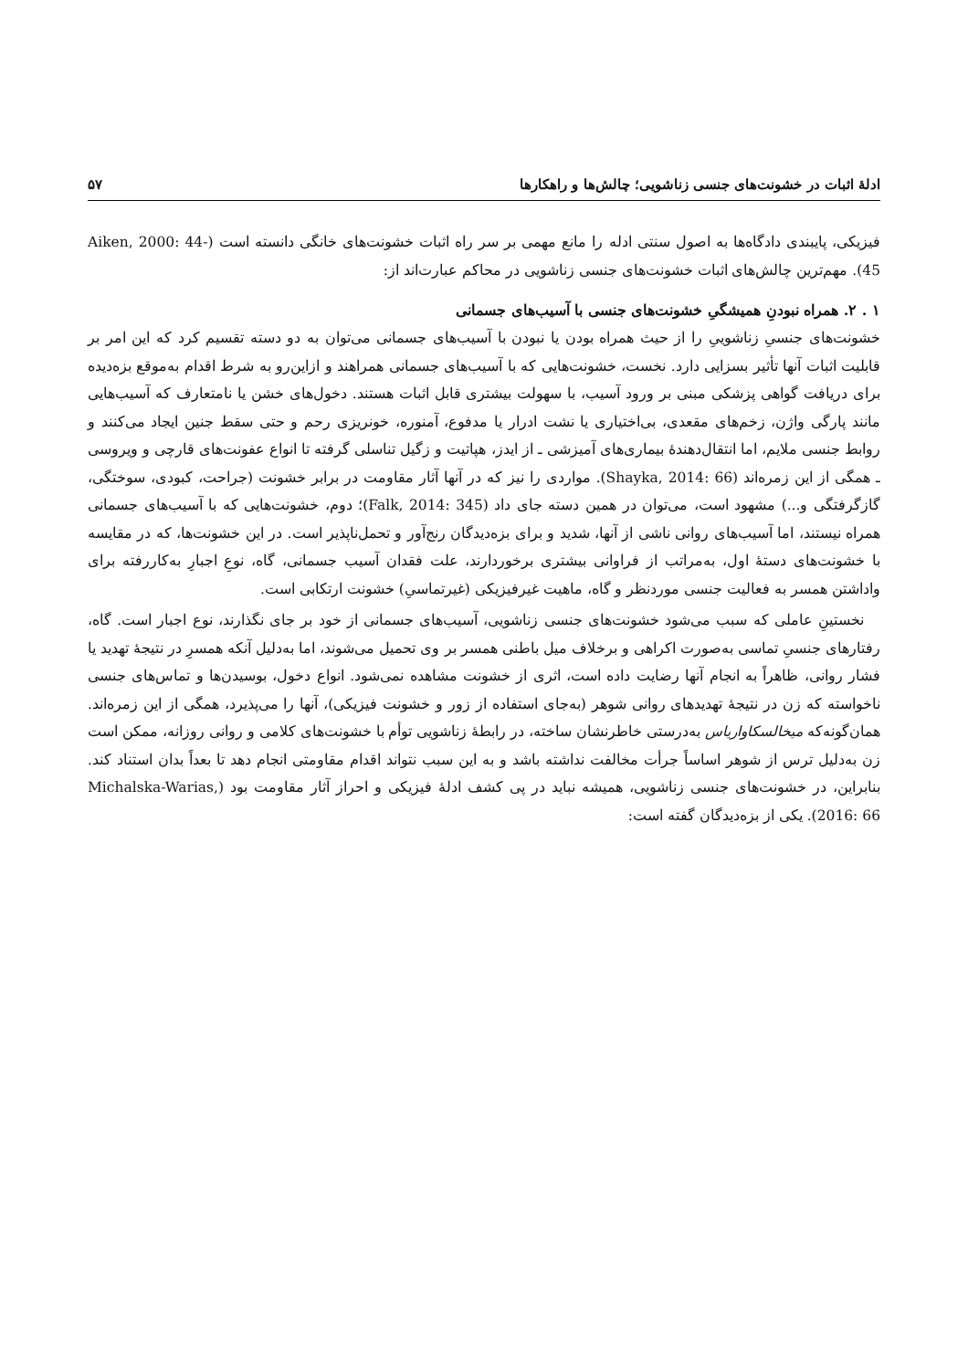ادلهٔ اثبات در خشونت‌های جنسی زناشویی؛ چالش‌ها و راهکارها ۵۷
فیزیکی، پایبندی دادگاه‌ها به اصول سنتی ادله را مانع مهمی بر سر راه اثبات خشونت‌های خانگی دانسته است (Aiken, 2000: 44-45). مهم‌ترین چالش‌های اثبات خشونت‌های جنسی زناشویی در محاکم عبارت‌اند از:
۱ . ۲. همراه نبودنِ همیشگیِ خشونت‌های جنسی با آسیب‌های جسمانی
خشونت‌های جنسیِ زناشوییِ را از حیث همراه بودن یا نبودن با آسیب‌های جسمانی می‌توان به دو دسته تقسیم کرد که این امر بر قابلیت اثبات آنها تأثیر بسزایی دارد. نخست، خشونت‌هایی که با آسیب‌های جسمانی همراهند و ازاین‌رو به شرط اقدام به‌موقع بزه‌دیده برای دریافت گواهی پزشکی مبنی بر ورود آسیب، با سهولت بیشتری قابل اثبات هستند. دخول‌های خشن یا نامتعارف که آسیب‌هایی مانند پارگی واژن، زخم‌های مقعدی، بی‌اختیاری یا نشت ادرار یا مدفوع، آمنوره، خونریزی رحم و حتی سقط جنین ایجاد می‌کنند و روابط جنسی ملایم، اما انتقال‌دهندهٔ بیماری‌های آمیزشی ـ از ایدز، هپاتیت و زگیل تناسلی گرفته تا انواع عفونت‌های قارچی و ویروسی ـ همگی از این زمره‌اند (Shayka, 2014: 66). مواردی را نیز که در آنها آثار مقاومت در برابر خشونت (جراحت، کبودی، سوختگی، گازگرفتگی و...) مشهود است، می‌توان در همین دسته جای داد (Falk, 2014: 345)؛ دوم، خشونت‌هایی که با آسیب‌های جسمانی همراه نیستند، اما آسیب‌های روانی ناشی از آنها، شدید و برای بزه‌دیدگان رنج‌آور و تحمل‌ناپذیر است. در این خشونت‌ها، که در مقایسه با خشونت‌های دستهٔ اول، به‌مراتب از فراوانی بیشتری برخوردارند، علت فقدان آسیب جسمانی، گاه، نوعِ اجبارِ به‌کاررفته برای واداشتن همسر به فعالیت جنسی موردنظر و گاه، ماهیت غیرفیزیکی (غیرتماسیِ) خشونت ارتکابی است.
نخستینِ عاملی که سبب می‌شود خشونت‌های جنسی زناشویی، آسیب‌های جسمانی از خود بر جای نگذارند، نوع اجبار است. گاه، رفتارهای جنسیِ تماسی به‌صورت اکراهی و برخلاف میل باطنی همسر بر وی تحمیل می‌شوند، اما به‌دلیل آنکه همسرِ در نتیجهٔ تهدید یا فشار روانی، ظاهراً به انجام آنها رضایت داده است، اثری از خشونت مشاهده نمی‌شود. انواع دخول، بوسیدن‌ها و تماس‌های جنسی ناخواسته که زن در نتیجهٔ تهدیدهای روانی شوهر (به‌جای استفاده از زور و خشونت فیزیکی)، آنها را می‌پذیرد، همگی از این زمره‌اند. همان‌گونه‌که میخالسکاواریاس به‌درستی خاطرنشان ساخته، در رابطهٔ زناشویی توأم با خشونت‌های کلامی و روانی روزانه، ممکن است زن به‌دلیل ترس از شوهر اساساً جرأت مخالفت نداشته باشد و به این سبب نتواند اقدام مقاومتی انجام دهد تا بعداً بدان استناد کند. بنابراین، در خشونت‌های جنسی زناشویی، همیشه نباید در پی کشف ادلهٔ فیزیکی و احراز آثار مقاومت بود (Michalska-Warias, 2016: 66). یکی از بزه‌دیدگان گفته است: